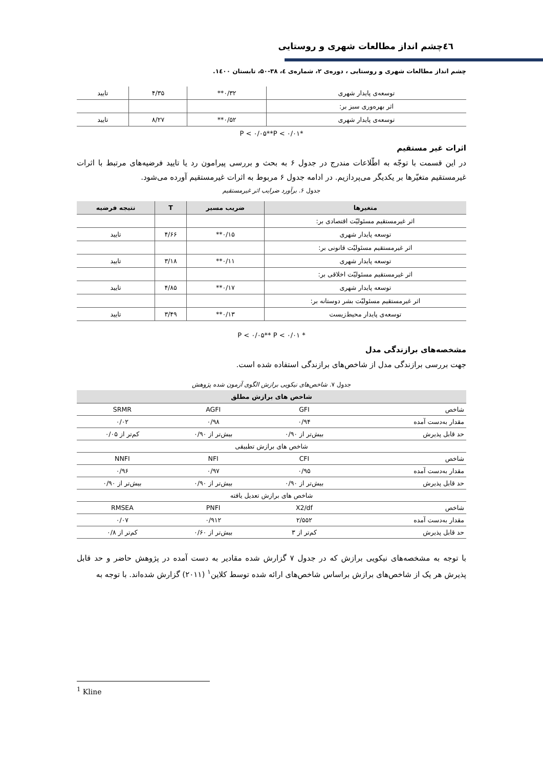٤٦چشم انداز مطالعات شهری و روستایی
چشم انداز مطالعات شهری و روستایی ، دوره‌ی ۲، شماره‌ی ٤، ۳۸-۵۰، تابستان ۱٤۰۰.
| توسعه‌ی پایدار شهری | ۰/۳۲** | ۴/۳۵ | تایید |
| اثر بهره‌وری سبز بر: | | | |
| توسعه‌ی پایدار شهری | ۰/۵۲** | ۸/۲۷ | تایید |
*P < ۰/۰۵**P < ۰/۰۱
اثرات غیر مستقیم
در این قسمت با توجّه به اطّلاعات مندرج در جدول ۶ به بحث و بررسی پیرامون رد یا تایید فرضیه‌های مرتبط با اثرات غیرمستقیم متغیّرها بر یکدیگر می‌پردازیم. در ادامه جدول ۶ مربوط به اثرات غیرمستقیم آورده می‌شود.
جدول ۶. برآورد ضرایب اثر غیرمستقیم
| متغیرها | ضریب مسیر | T | نتیجه فرضیه |
| --- | --- | --- | --- |
| اثر غیرمستقیم مسئولیّت اقتصادی بر: | | | |
| توسعه پایدار شهری | ۰/۱۵** | ۴/۶۶ | تایید |
| اثر غیرمستقیم مسئولیّت قانونی بر: | | | |
| توسعه پایدار شهری | ۰/۱۱** | ۳/۱۸ | تایید |
| اثر غیرمستقیم مسئولیّت اخلاقی بر: | | | |
| توسعه پایدار شهری | ۰/۱۷** | ۴/۸۵ | تایید |
| اثر غیرمستقیم مسئولیّت بشر دوستانه بر: | | | |
| توسعه‌ی پایدار محیط‌زیست | ۰/۱۳** | ۳/۴۹ | تایید |
* P < ۰/۰۵** P < ۰/۰۱
مشخصه‌های برازندگی مدل
جهت بررسی برازندگی مدل از شاخص‌های برازندگی استفاده شده است.
جدول ۷. شاخص‌های نیکویی برازش الگوی آزمون شده پژوهش
| شاخص های برازش مطلق | | | |
| --- | --- | --- | --- |
| شاخص | GFI | AGFI | SRMR |
| مقدار به‌دست آمده | ۰/۹۴ | ۰/۹۸ | ۰/۰۲ |
| حد قابل پذیرش | بیش‌تر از ۰/۹۰ | بیش‌تر از ۰/۹۰ | کم‌تر از ۰/۰۵ |
| شاخص های برازش تطبیقی | | | |
| شاخص | CFI | NFI | NNFI |
| مقدار به‌دست آمده | ۰/۹۵ | ۰/۹۷ | ۰/۹۶ |
| حد قابل پذیرش | بیش‌تر از ۰/۹۰ | بیش‌تر از ۰/۹۰ | بیش‌تر از ۰/۹۰ |
| شاخص های برازش تعدیل یافته | | | |
| شاخص | X2/df | PNFI | RMSEA |
| مقدار به‌دست آمده | ۲/۵۵۲ | ۰/۹۱۲ | ۰/۰۷ |
| حد قابل پذیرش | کم‌تر از ۳ | بیش‌تر از ۰/۶۰ | کم‌تر از ۰/۸ |
با توجه به مشخصه‌های نیکویی برازش که در جدول ۷ گزارش شده مقادیر به دست آمده در پژوهش حاضر و حد قابل پذیرش هر یک از شاخص‌های برازش براساس شاخص‌های ارائه شده توسط کلاین<sup>۱</sup> (۲۰۱۱) گزارش شده‌اند. با توجه به
<sup>1</sup> Kline